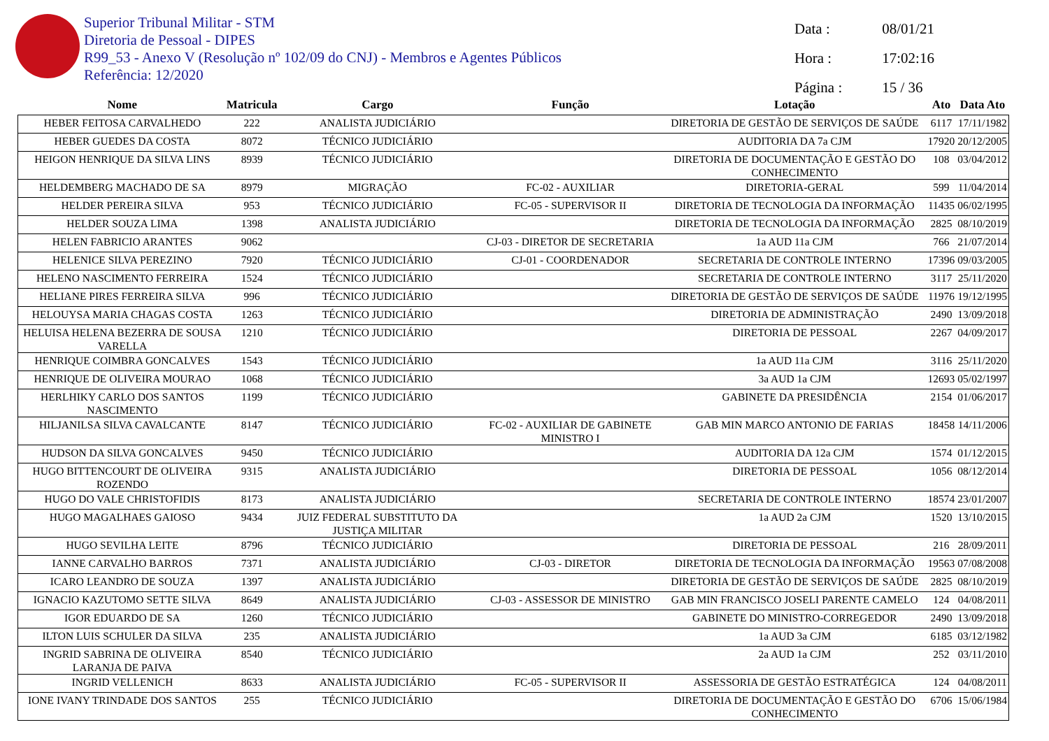Superior Tribunal Militar - STM
Diretoria de Pessoal - DIPES
R99_53 - Anexo V (Resolução nº 102/09 do CNJ) - Membros e Agentes Públicos
Referência: 12/2020
Data : 08/01/21
Hora : 17:02:16
Página : 15 / 36
| Nome | Matricula | Cargo | Função | Lotação | Ato | Data Ato |
| --- | --- | --- | --- | --- | --- | --- |
| HEBER FEITOSA CARVALHEDO | 222 | ANALISTA JUDICIÁRIO | | DIRETORIA DE GESTÃO DE SERVIÇOS DE SAÚDE | 6117 | 17/11/1982 |
| HEBER GUEDES DA COSTA | 8072 | TÉCNICO JUDICIÁRIO | | AUDITORIA DA 7a CJM | 17920 | 20/12/2005 |
| HEIGON HENRIQUE DA SILVA LINS | 8939 | TÉCNICO JUDICIÁRIO | | DIRETORIA DE DOCUMENTAÇÃO E GESTÃO DO CONHECIMENTO | 108 | 03/04/2012 |
| HELDEMBERG MACHADO DE SA | 8979 | MIGRAÇÃO | FC-02 - AUXILIAR | DIRETORIA-GERAL | 599 | 11/04/2014 |
| HELDER PEREIRA SILVA | 953 | TÉCNICO JUDICIÁRIO | FC-05 - SUPERVISOR II | DIRETORIA DE TECNOLOGIA DA INFORMAÇÃO | 11435 | 06/02/1995 |
| HELDER SOUZA LIMA | 1398 | ANALISTA JUDICIÁRIO | | DIRETORIA DE TECNOLOGIA DA INFORMAÇÃO | 2825 | 08/10/2019 |
| HELEN FABRICIO ARANTES | 9062 | | CJ-03 - DIRETOR DE SECRETARIA | 1a AUD 11a CJM | 766 | 21/07/2014 |
| HELENICE SILVA PEREZINO | 7920 | TÉCNICO JUDICIÁRIO | CJ-01 - COORDENADOR | SECRETARIA DE CONTROLE INTERNO | 17396 | 09/03/2005 |
| HELENO NASCIMENTO FERREIRA | 1524 | TÉCNICO JUDICIÁRIO | | SECRETARIA DE CONTROLE INTERNO | 3117 | 25/11/2020 |
| HELIANE PIRES FERREIRA SILVA | 996 | TÉCNICO JUDICIÁRIO | | DIRETORIA DE GESTÃO DE SERVIÇOS DE SAÚDE | 11976 | 19/12/1995 |
| HELOUYSA MARIA CHAGAS COSTA | 1263 | TÉCNICO JUDICIÁRIO | | DIRETORIA DE ADMINISTRAÇÃO | 2490 | 13/09/2018 |
| HELUISA HELENA BEZERRA DE SOUSA VARELLA | 1210 | TÉCNICO JUDICIÁRIO | | DIRETORIA DE PESSOAL | 2267 | 04/09/2017 |
| HENRIQUE COIMBRA GONCALVES | 1543 | TÉCNICO JUDICIÁRIO | | 1a AUD 11a CJM | 3116 | 25/11/2020 |
| HENRIQUE DE OLIVEIRA MOURAO | 1068 | TÉCNICO JUDICIÁRIO | | 3a AUD 1a CJM | 12693 | 05/02/1997 |
| HERLHIKY CARLO DOS SANTOS NASCIMENTO | 1199 | TÉCNICO JUDICIÁRIO | | GABINETE DA PRESIDÊNCIA | 2154 | 01/06/2017 |
| HILJANILSA SILVA CAVALCANTE | 8147 | TÉCNICO JUDICIÁRIO | FC-02 - AUXILIAR DE GABINETE MINISTRO I | GAB MIN MARCO ANTONIO DE FARIAS | 18458 | 14/11/2006 |
| HUDSON DA SILVA GONCALVES | 9450 | TÉCNICO JUDICIÁRIO | | AUDITORIA DA 12a CJM | 1574 | 01/12/2015 |
| HUGO BITTENCOURT DE OLIVEIRA ROZENDO | 9315 | ANALISTA JUDICIÁRIO | | DIRETORIA DE PESSOAL | 1056 | 08/12/2014 |
| HUGO DO VALE CHRISTOFIDIS | 8173 | ANALISTA JUDICIÁRIO | | SECRETARIA DE CONTROLE INTERNO | 18574 | 23/01/2007 |
| HUGO MAGALHAES GAIOSO | 9434 | JUIZ FEDERAL SUBSTITUTO DA JUSTIÇA MILITAR | | 1a AUD 2a CJM | 1520 | 13/10/2015 |
| HUGO SEVILHA LEITE | 8796 | TÉCNICO JUDICIÁRIO | | DIRETORIA DE PESSOAL | 216 | 28/09/2011 |
| IANNE CARVALHO BARROS | 7371 | ANALISTA JUDICIÁRIO | CJ-03 - DIRETOR | DIRETORIA DE TECNOLOGIA DA INFORMAÇÃO | 19563 | 07/08/2008 |
| ICARO LEANDRO DE SOUZA | 1397 | ANALISTA JUDICIÁRIO | | DIRETORIA DE GESTÃO DE SERVIÇOS DE SAÚDE | 2825 | 08/10/2019 |
| IGNACIO KAZUTOMO SETTE SILVA | 8649 | ANALISTA JUDICIÁRIO | CJ-03 - ASSESSOR DE MINISTRO | GAB MIN FRANCISCO JOSELI PARENTE CAMELO | 124 | 04/08/2011 |
| IGOR EDUARDO DE SA | 1260 | TÉCNICO JUDICIÁRIO | | GABINETE DO MINISTRO-CORREGEDOR | 2490 | 13/09/2018 |
| ILTON LUIS SCHULER DA SILVA | 235 | ANALISTA JUDICIÁRIO | | 1a AUD 3a CJM | 6185 | 03/12/1982 |
| INGRID SABRINA DE OLIVEIRA LARANJA DE PAIVA | 8540 | TÉCNICO JUDICIÁRIO | | 2a AUD 1a CJM | 252 | 03/11/2010 |
| INGRID VELLENICH | 8633 | ANALISTA JUDICIÁRIO | FC-05 - SUPERVISOR II | ASSESSORIA DE GESTÃO ESTRATÉGICA | 124 | 04/08/2011 |
| IONE IVANY TRINDADE DOS SANTOS | 255 | TÉCNICO JUDICIÁRIO | | DIRETORIA DE DOCUMENTAÇÃO E GESTÃO DO CONHECIMENTO | 6706 | 15/06/1984 |